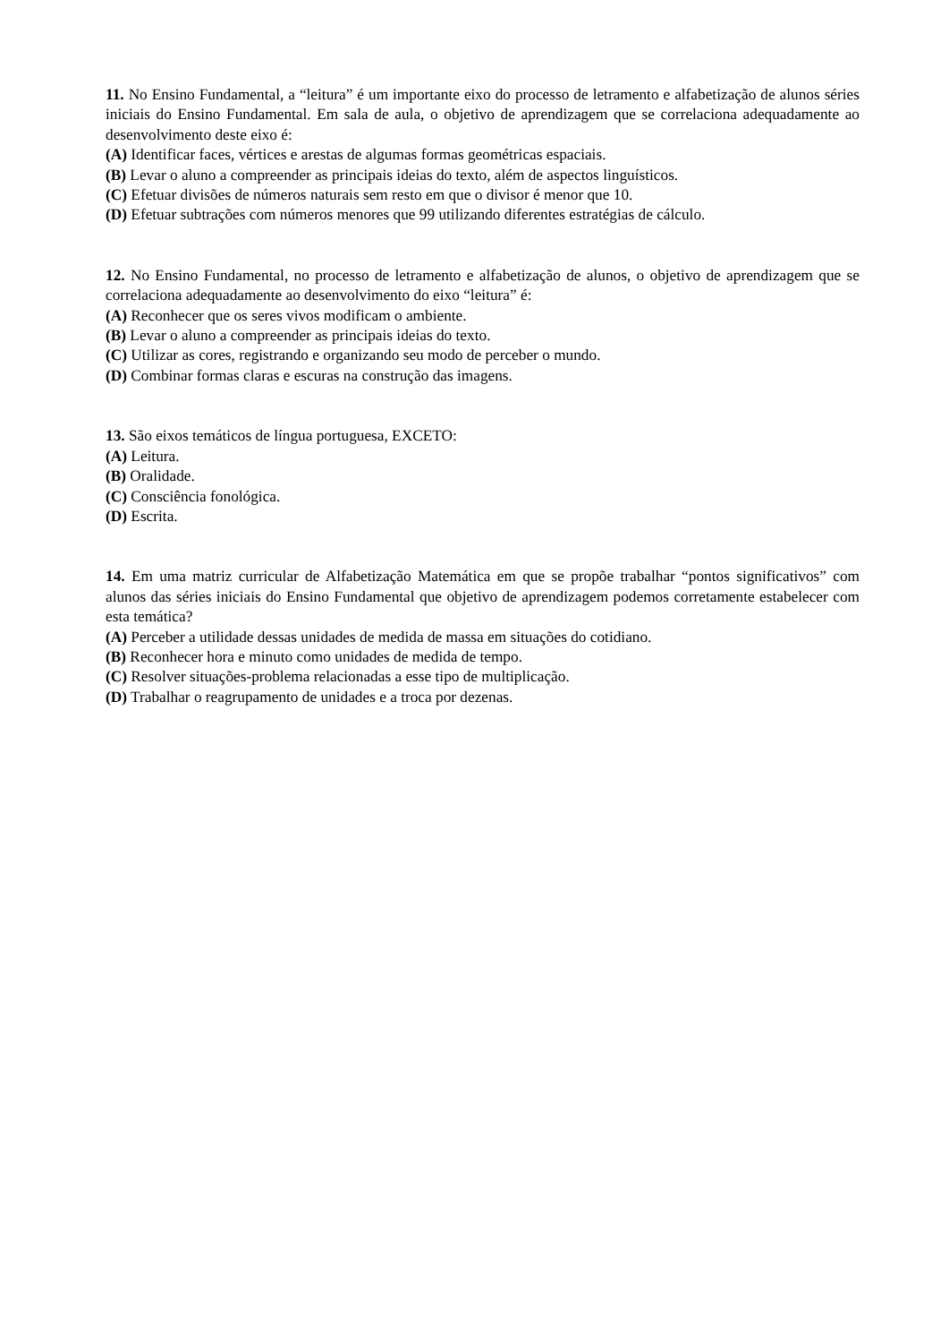11. No Ensino Fundamental, a “leitura” é um importante eixo do processo de letramento e alfabetização de alunos séries iniciais do Ensino Fundamental. Em sala de aula, o objetivo de aprendizagem que se correlaciona adequadamente ao desenvolvimento deste eixo é:
(A) Identificar faces, vértices e arestas de algumas formas geométricas espaciais.
(B) Levar o aluno a compreender as principais ideias do texto, além de aspectos linguísticos.
(C) Efetuar divisões de números naturais sem resto em que o divisor é menor que 10.
(D) Efetuar subtrações com números menores que 99 utilizando diferentes estratégias de cálculo.
12. No Ensino Fundamental, no processo de letramento e alfabetização de alunos, o objetivo de aprendizagem que se correlaciona adequadamente ao desenvolvimento do eixo “leitura” é:
(A) Reconhecer que os seres vivos modificam o ambiente.
(B) Levar o aluno a compreender as principais ideias do texto.
(C) Utilizar as cores, registrando e organizando seu modo de perceber o mundo.
(D) Combinar formas claras e escuras na construção das imagens.
13. São eixos temáticos de língua portuguesa, EXCETO:
(A) Leitura.
(B) Oralidade.
(C) Consciência fonológica.
(D) Escrita.
14. Em uma matriz curricular de Alfabetização Matemática em que se propõe trabalhar “pontos significativos” com alunos das séries iniciais do Ensino Fundamental que objetivo de aprendizagem podemos corretamente estabelecer com esta temática?
(A) Perceber a utilidade dessas unidades de medida de massa em situações do cotidiano.
(B) Reconhecer hora e minuto como unidades de medida de tempo.
(C) Resolver situações-problema relacionadas a esse tipo de multiplicação.
(D) Trabalhar o reagrupamento de unidades e a troca por dezenas.